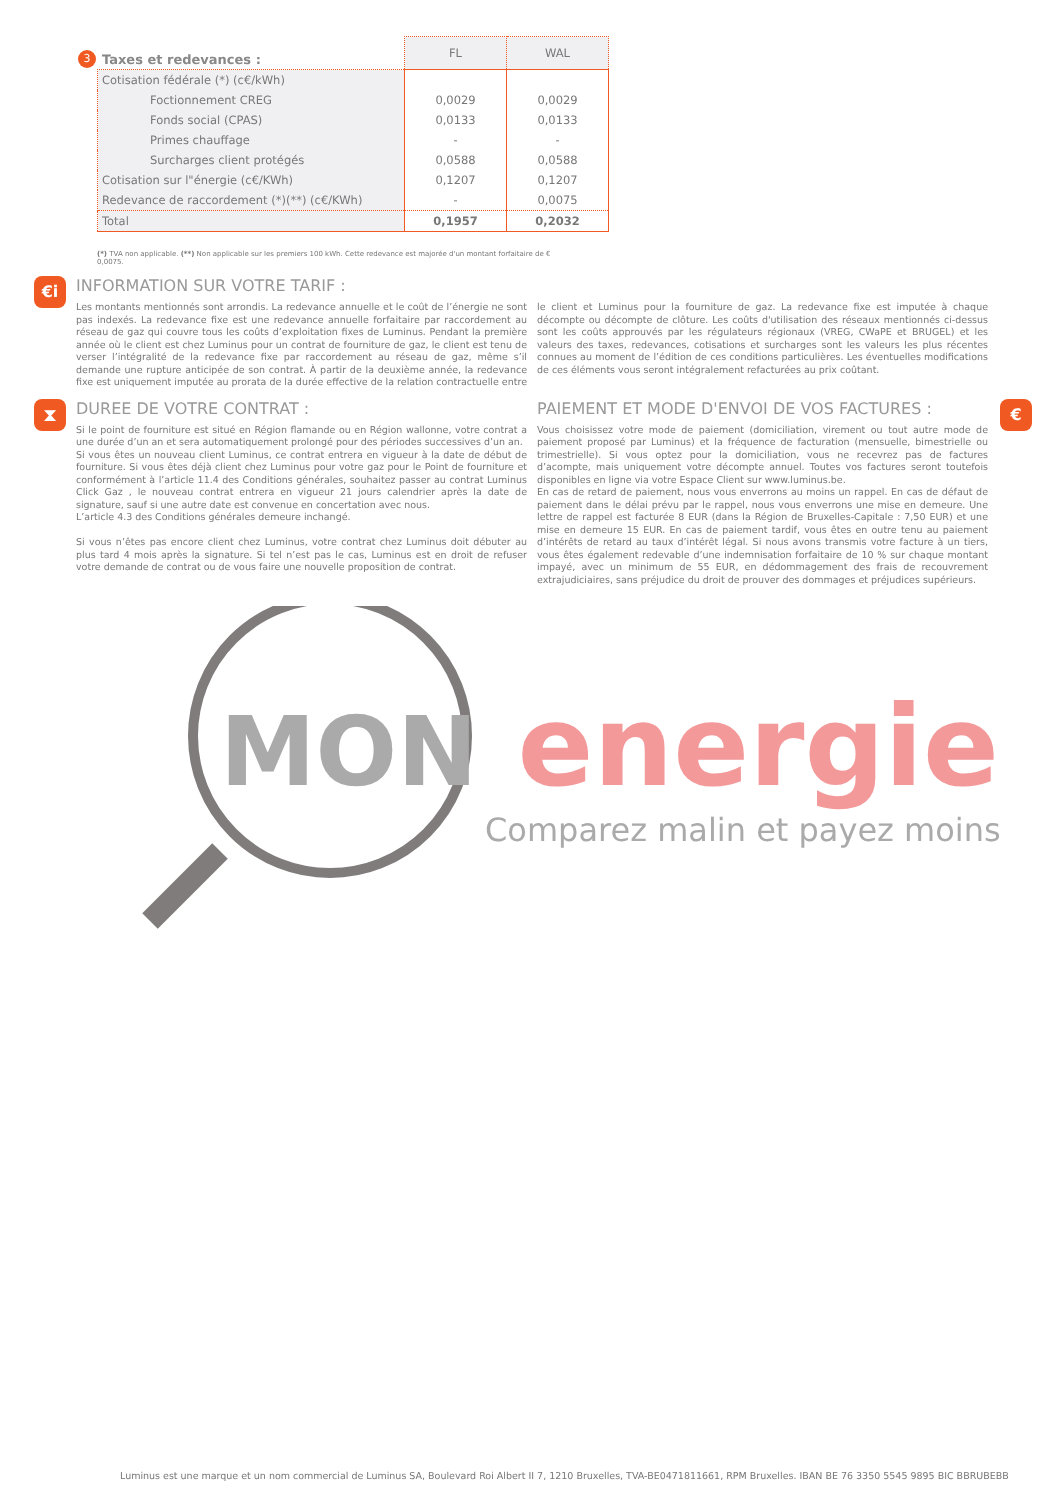3 Taxes et redevances :
| | FL | WAL |
| --- | --- | --- |
| Cotisation fédérale (*) (c€/kWh) | | |
| Foctionnement CREG | 0,0029 | 0,0029 |
| Fonds social (CPAS) | 0,0133 | 0,0133 |
| Primes chauffage | - | - |
| Surcharges client protégés | 0,0588 | 0,0588 |
| Cotisation sur l"énergie (c€/KWh) | 0,1207 | 0,1207 |
| Redevance de raccordement (*)(**) (c€/KWh) | - | 0,0075 |
| Total | 0,1957 | 0,2032 |
(*) TVA non applicable. (**) Non applicable sur les premiers 100 kWh. Cette redevance est majorée d'un montant forfaitaire de € 0,0075.
€i
INFORMATION SUR VOTRE TARIF :
Les montants mentionnés sont arrondis. La redevance annuelle et le coût de l’énergie ne sont pas indexés. La redevance fixe est une redevance annuelle forfaitaire par raccordement au réseau de gaz qui couvre tous les coûts d’exploitation fixes de Luminus. Pendant la première année où le client est chez Luminus pour un contrat de fourniture de gaz, le client est tenu de verser l’intégralité de la redevance fixe par raccordement au réseau de gaz, même s’il demande une rupture anticipée de son contrat. À partir de la deuxième année, la redevance fixe est uniquement imputée au prorata de la durée effective de la relation contractuelle entre le client et Luminus pour la fourniture de gaz. La redevance fixe est imputée à chaque décompte ou décompte de clôture. Les coûts d'utilisation des réseaux mentionnés ci-dessus sont les coûts approuvés par les régulateurs régionaux (VREG, CWaPE et BRUGEL) et les valeurs des taxes, redevances, cotisations et surcharges sont les valeurs les plus récentes connues au moment de l’édition de ces conditions particulières. Les éventuelles modifications de ces éléments vous seront intégralement refacturées au prix coûtant.
⧗
DUREE DE VOTRE CONTRAT :
Si le point de fourniture est situé en Région flamande ou en Région wallonne, votre contrat a une durée d’un an et sera automatiquement prolongé pour des périodes successives d’un an.
Si vous êtes un nouveau client Luminus, ce contrat entrera en vigueur à la date de début de fourniture. Si vous êtes déjà client chez Luminus pour votre gaz pour le Point de fourniture et conformément à l’article 11.4 des Conditions générales, souhaitez passer au contrat Luminus Click Gaz , le nouveau contrat entrera en vigueur 21 jours calendrier après la date de signature, sauf si une autre date est convenue en concertation avec nous.
L’article 4.3 des Conditions générales demeure inchangé.
Si vous n’êtes pas encore client chez Luminus, votre contrat chez Luminus doit débuter au plus tard 4 mois après la signature. Si tel n’est pas le cas, Luminus est en droit de refuser votre demande de contrat ou de vous faire une nouvelle proposition de contrat.
PAIEMENT ET MODE D'ENVOI DE VOS FACTURES :
Vous choisissez votre mode de paiement (domiciliation, virement ou tout autre mode de paiement proposé par Luminus) et la fréquence de facturation (mensuelle, bimestrielle ou trimestrielle). Si vous optez pour la domiciliation, vous ne recevrez pas de factures d’acompte, mais uniquement votre décompte annuel. Toutes vos factures seront toutefois disponibles en ligne via votre Espace Client sur www.luminus.be.
En cas de retard de paiement, nous vous enverrons au moins un rappel. En cas de défaut de paiement dans le délai prévu par le rappel, nous vous enverrons une mise en demeure. Une lettre de rappel est facturée 8 EUR (dans la Région de Bruxelles-Capitale : 7,50 EUR) et une mise en demeure 15 EUR. En cas de paiement tardif, vous êtes en outre tenu au paiement d’intérêts de retard au taux d’intérêt légal. Si nous avons transmis votre facture à un tiers, vous êtes également redevable d’une indemnisation forfaitaire de 10 % sur chaque montant impayé, avec un minimum de 55 EUR, en dédommagement des frais de recouvrement extrajudiciaires, sans préjudice du droit de prouver des dommages et préjudices supérieurs.
€
MON energie
Comparez malin et payez moins
Luminus est une marque et un nom commercial de Luminus SA, Boulevard Roi Albert II 7, 1210 Bruxelles, TVA-BE0471811661, RPM Bruxelles. IBAN BE 76 3350 5545 9895 BIC BBRUBEBB